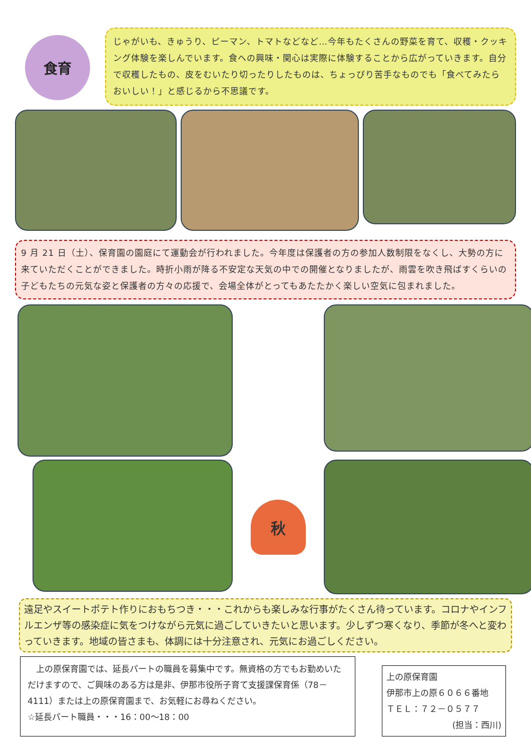食育
じゃがいも、きゅうり、ピーマン、トマトなどなど…今年もたくさんの野菜を育て、収穫・クッキング体験を楽しんでいます。食への興味・関心は実際に体験することから広がっていきます。自分で収穫したもの、皮をむいたり切ったりしたものは、ちょっぴり苦手なものでも「食べてみたらおいしい！」と感じるから不思議です。
9 月 21 日（土）、保育園の園庭にて運動会が行われました。今年度は保護者の方の参加人数制限をなくし、大勢の方に来ていただくことができました。時折小雨が降る不安定な天気の中での開催となりましたが、雨雲を吹き飛ばすくらいの子どもたちの元気な姿と保護者の方々の応援で、会場全体がとってもあたたかく楽しい空気に包まれました。
秋
遠足やスイートポテト作りにおもちつき・・・これからも楽しみな行事がたくさん待っています。コロナやインフルエンザ等の感染症に気をつけながら元気に過ごしていきたいと思います。少しずつ寒くなり、季節が冬へと変わっていきます。地域の皆さまも、体調には十分注意され、元気にお過ごしください。
　上の原保育園では、延長パートの職員を募集中です。無資格の方でもお勤めいただけますので、ご興味のある方は是非、伊那市役所子育て支援課保育係（78－4111）または上の原保育園まで、お気軽にお尋ねください。
☆延長パート職員・・・16：00～18：00
上の原保育園
伊那市上の原６０６６番地
ＴＥＬ：７２－０５７７
(担当：西川)